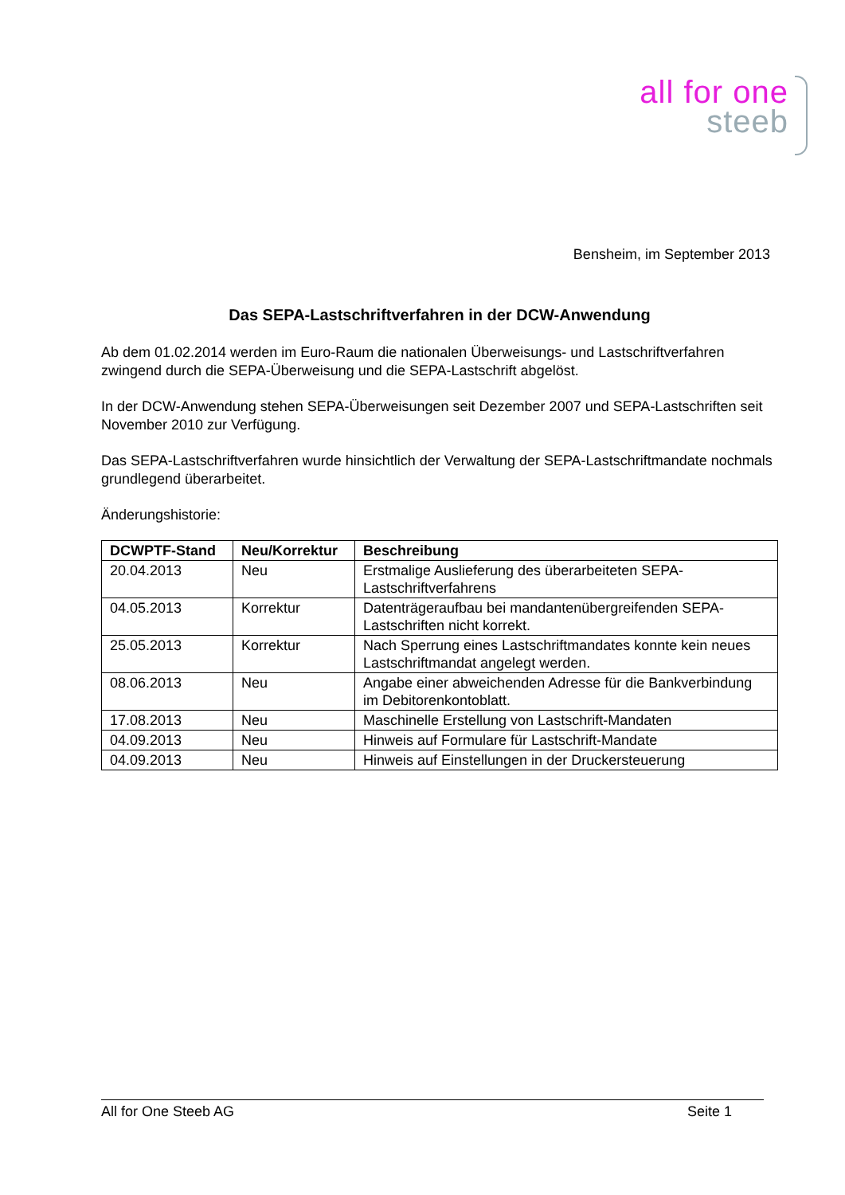all for one
steeb
Bensheim, im September 2013
Das SEPA-Lastschriftverfahren in der DCW-Anwendung
Ab dem 01.02.2014 werden im Euro-Raum die nationalen Überweisungs- und Lastschriftverfah­ren zwingend durch die SEPA-Überweisung und die SEPA-Lastschrift abgelöst.
In der DCW-Anwendung stehen SEPA-Überweisungen seit Dezember 2007 und SEPA-Lastschriften seit November 2010 zur Verfügung.
Das SEPA-Lastschriftverfahren wurde hinsichtlich der Verwaltung der SEPA-Lastschriftmandate nochmals grundlegend überarbeitet.
Änderungshistorie:
| DCWPTF-Stand | Neu/Korrektur | Beschreibung |
| --- | --- | --- |
| 20.04.2013 | Neu | Erstmalige Auslieferung des überarbeiteten SEPA-Lastschriftverfahrens |
| 04.05.2013 | Korrektur | Datenträgeraufbau bei mandantenübergreifenden SEPA-Lastschriften nicht korrekt. |
| 25.05.2013 | Korrektur | Nach Sperrung eines Lastschriftmandates konnte kein neues Lastschriftmandat angelegt werden. |
| 08.06.2013 | Neu | Angabe einer abweichenden Adresse für die Bankverbin­dung im Debitorenkontoblatt. |
| 17.08.2013 | Neu | Maschinelle Erstellung von Lastschrift-Mandaten |
| 04.09.2013 | Neu | Hinweis auf Formulare für Lastschrift-Mandate |
| 04.09.2013 | Neu | Hinweis auf Einstellungen in der Druckersteuerung |
All for One Steeb AG Seite 1